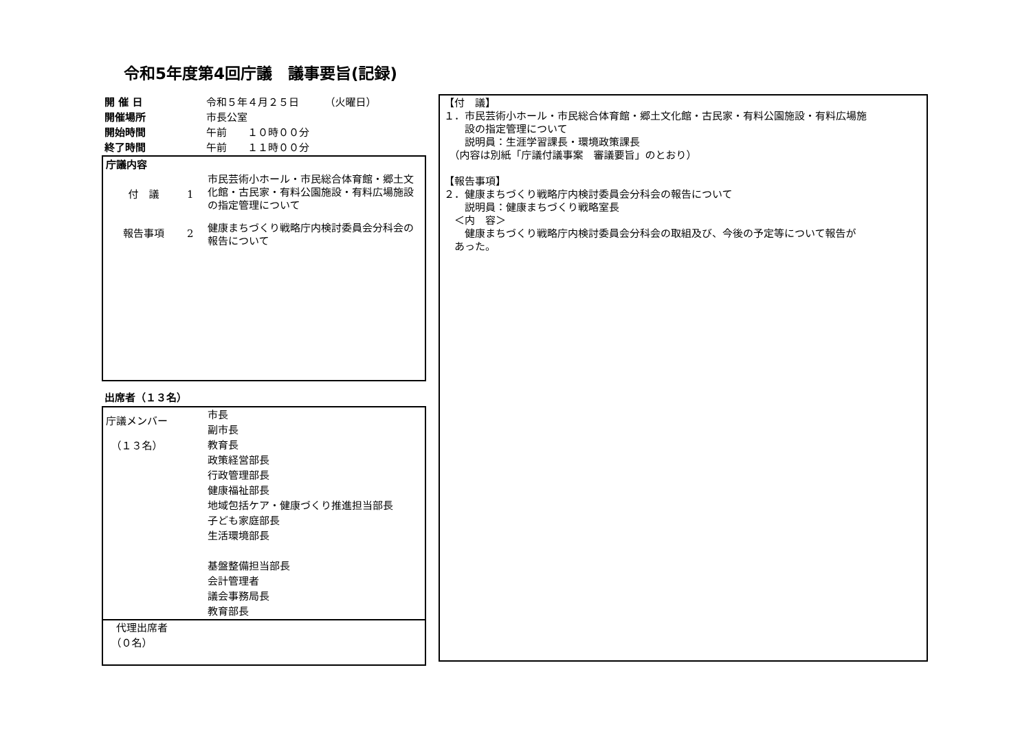令和5年度第4回庁議　議事要旨(記録)
| 開 催 日 | 令和５年４月２５日 （火曜日） |
| 開催場所 | 市長公室 |
| 開始時間 | 午前 １０時００分 |
| 終了時間 | 午前 １１時００分 |
庁議内容
| 付 議 | 1 | 市民芸術小ホール・市民総合体育館・郷土文化館・古民家・有料公園施設・有料広場施設の指定管理について |
| 報告事項 | 2 | 健康まちづくり戦略庁内検討委員会分科会の報告について |
出席者（１３名）
| 庁議メンバー （１３名） | 市長 副市長 教育長 政策経営部長 行政管理部長 健康福祉部長 地域包括ケア・健康づくり推進担当部長 子ども家庭部長 生活環境部長 基盤整備担当部長 会計管理者 議会事務局長 教育部長 |
| 代理出席者 （０名） | |
【付　議】
１．市民芸術小ホール・市民総合体育館・郷土文化館・古民家・有料公園施設・有料広場施
　　設の指定管理について
　　説明員：生涯学習課長・環境政策課長
　（内容は別紙「庁議付議事案　審議要旨」のとおり）
【報告事項】
２．健康まちづくり戦略庁内検討委員会分科会の報告について
　　説明員：健康まちづくり戦略室長
　＜内　容＞
　　健康まちづくり戦略庁内検討委員会分科会の取組及び、今後の予定等について報告が
　あった。